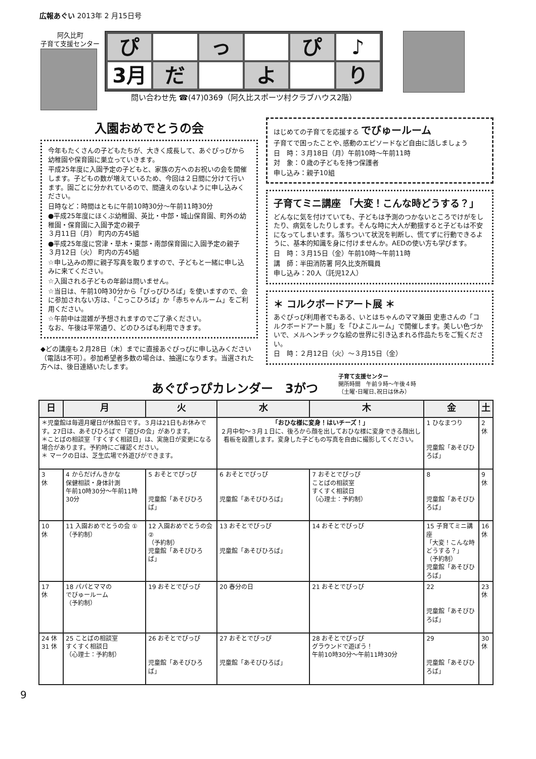広報あぐい 2013年 2 月15日号
阿久比町
子育て支援センター
ぴ
っ
ぴ
♪
3月
だ
よ
り
問い合わせ先 ☎(47)0369（阿久比スポーツ村クラブハウス2階）
入園おめでとうの会
今年もたくさんの子どもたちが、大きく成長して、あぐぴっぴから幼稚園や保育園に巣立っていきます。
平成25年度に入園予定の子どもと、家族の方へのお祝いの会を開催します。子どもの数が増えているため、今回は２日間に分けて行います。園ごとに分かれているので、間違えのないように申し込みください。
日時など：時間はともに午前10時30分～午前11時30分
●平成25年度にほくぶ幼稚園、英比・中部・城山保育園、町外の幼稚園・保育園に入園予定の親子
３月11日（月） 町内の方45組
●平成25年度に宮津・草木・東部・南部保育園に入園予定の親子
３月12日（火） 町内の方45組
☆申し込みの際に親子写真を取りますので、子どもと一緒に申し込みに来てください。
☆入園される子どもの年齢は問いません。
☆当日は、午前10時30分から「ぴっぴひろば」を使いますので、会に参加されない方は、「こっこひろば」か「赤ちゃんルーム」をご利用ください。
☆午前中は混雑が予想されますのでご了承ください。
なお、午後は平常通り、どのひろばも利用できます。
◆どの講座も２月28日（木）までに直接あぐぴっぴに申し込みください（電話は不可）。参加希望者多数の場合は、抽選になります。当選された方へは、後日連絡いたします。
はじめての子育てを応援する でびゅールーム
子育てで困ったことや､感動のエピソードなど自由に話しましょう
日　時：３月18日（月）午前10時～午前11時
対　象：０歳の子どもを持つ保護者
申し込み：親子10組
子育てミニ講座 「大変！こんな時どうする？」
どんなに気を付けていても、子どもは予測のつかないところでけがをしたり、病気をしたりします。そんな時に大人が動揺すると子どもは不安になってしまいます。落ちついて状況を判断し、慌てずに行動できるように、基本的知識を身に付けませんか。AEDの使い方も学びます。
日　時：３月15日（金）午前10時～午前11時
講　師：半田消防署 阿久比支所職員
申し込み：20人（託児12人）
＊ コルクボードアート展 ＊
あぐぴっぴ利用者でもある、いとはちゃんのママ兼田 史恵さんの「コルクボードアート展」を「ひよこルーム」で開催します。美しい色づかいで、メルヘンチックな絵の世界に引き込まれる作品たちをご覧ください。
日　時：２月12日（火）～３月15日（金）
あぐぴっぴカレンダー　3がつ
子育て支援センター
開所時間　午前９時～午後４時
（土曜･日曜日､祝日は休み）
| 日 | 月 | 火 | 水 | 木 | 金 | 土 |
| --- | --- | --- | --- | --- | --- | --- |
| ＊児童館は毎週月曜日が休館日です。３月は21日もお休みです。27日は、あそびひろばで「遊びの会」があります。 ＊ことばの相談室「すくすく相談日」は、実施日が変更になる場合があります。予約時にご確認ください。 ＊ マークの日は、芝生広場で外遊びができます。 | | | 「おひな様に変身！はいチーズ！」 ２月中旬～３月１日に、後ろから顔を出しておひな様に変身できる顔出し看板を設置します。変身した子どもの写真を自由に撮影してください。 | | 1 ひなまつり 児童館「あそびひろば」 | 2 休 |
| 3 休 | 4 からだげんきかな 保健相談・身体計測 午前10時30分～午前11時30分 | 5 おそとでぴっぴ 児童館「あそびひろば」 | 6 おそとでぴっぴ 児童館「あそびひろば」 | 7 おそとでぴっぴ ことばの相談室 すくすく相談日 （心理士：予約制） | 8 児童館「あそびひろば」 | 9 休 |
| 10 休 | 11 入園おめでとうの会 ① （予約制） | 12 入園おめでとうの会 ② （予約制） 児童館「あそびひろば」 | 13 おそとでぴっぴ 児童館「あそびひろば」 | 14 おそとでぴっぴ | 15 子育てミニ講座 「大変！こんな時どうする？」 （予約制） 児童館「あそびひろば」 | 16 休 |
| 17 休 | 18 パパとママの でびゅールーム （予約制） | 19 おそとでぴっぴ | 20 春分の日 | 21 おそとでぴっぴ | 22 児童館「あそびひろば」 | 23 休 |
| 24 休 31 休 | 25 ことばの相談室 すくすく相談日 （心理士：予約制） | 26 おそとでぴっぴ 児童館「あそびひろば」 | 27 おそとでぴっぴ 児童館「あそびひろば」 | 28 おそとでぴっぴ グラウンドで遊ぼう！ 午前10時30分～午前11時30分 | 29 児童館「あそびひろば」 | 30 休 |
9